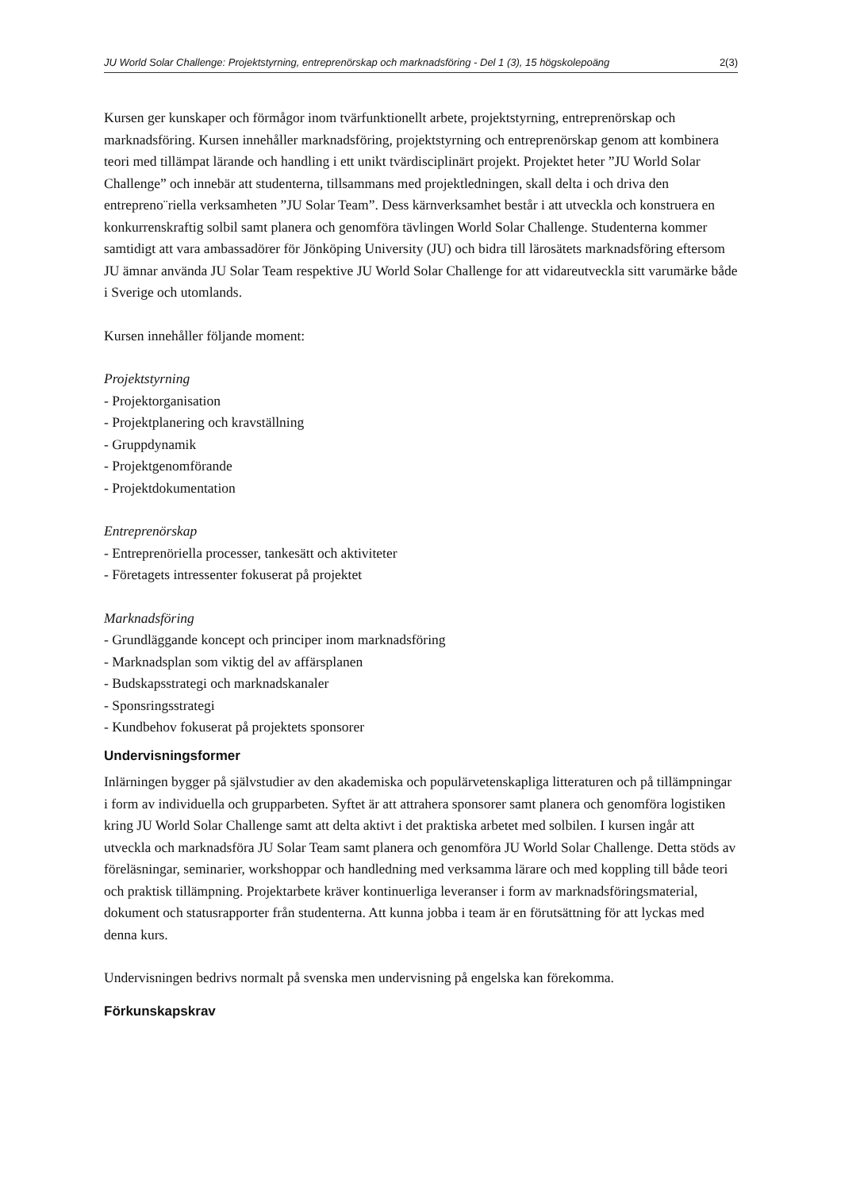JU World Solar Challenge: Projektstyrning, entreprenörskap och marknadsföring - Del 1 (3), 15 högskolepoäng 2(3)
Kursen ger kunskaper och förmågor inom tvärfunktionellt arbete, projektstyrning, entreprenörskap och marknadsföring. Kursen innehåller marknadsföring, projektstyrning och entreprenörskap genom att kombinera teori med tillämpat lärande och handling i ett unikt tvärdisciplinärt projekt. Projektet heter ”JU World Solar Challenge” och innebär att studenterna, tillsammans med projektledningen, skall delta i och driva den entrepreno¨riella verksamheten ”JU Solar Team”. Dess kärnverksamhet består i att utveckla och konstruera en konkurrenskraftig solbil samt planera och genomföra tävlingen World Solar Challenge. Studenterna kommer samtidigt att vara ambassadörer för Jönköping University (JU) och bidra till lärosätets marknadsföring eftersom JU ämnar använda JU Solar Team respektive JU World Solar Challenge for att vidareutveckla sitt varumärke både i Sverige och utomlands.
Kursen innehåller följande moment:
Projektstyrning
- Projektorganisation
- Projektplanering och kravställning
- Gruppdynamik
- Projektgenomförande
- Projektdokumentation
Entreprenörskap
- Entreprenöriella processer, tankesätt och aktiviteter
- Företagets intressenter fokuserat på projektet
Marknadsföring
- Grundläggande koncept och principer inom marknadsföring
- Marknadsplan som viktig del av affärsplanen
- Budskapsstrategi och marknadskanaler
- Sponsringsstrategi
- Kundbehov fokuserat på projektets sponsorer
Undervisningsformer
Inlärningen bygger på självstudier av den akademiska och populärvetenskapliga litteraturen och på tillämpningar i form av individuella och grupparbeten. Syftet är att attrahera sponsorer samt planera och genomföra logistiken kring JU World Solar Challenge samt att delta aktivt i det praktiska arbetet med solbilen. I kursen ingår att utveckla och marknadsföra JU Solar Team samt planera och genomföra JU World Solar Challenge. Detta stöds av föreläsningar, seminarier, workshoppar och handledning med verksamma lärare och med koppling till både teori och praktisk tillämpning. Projektarbete kräver kontinuerliga leveranser i form av marknadsföringsmaterial, dokument och statusrapporter från studenterna. Att kunna jobba i team är en förutsättning för att lyckas med denna kurs.
Undervisningen bedrivs normalt på svenska men undervisning på engelska kan förekomma.
Förkunskapskrav